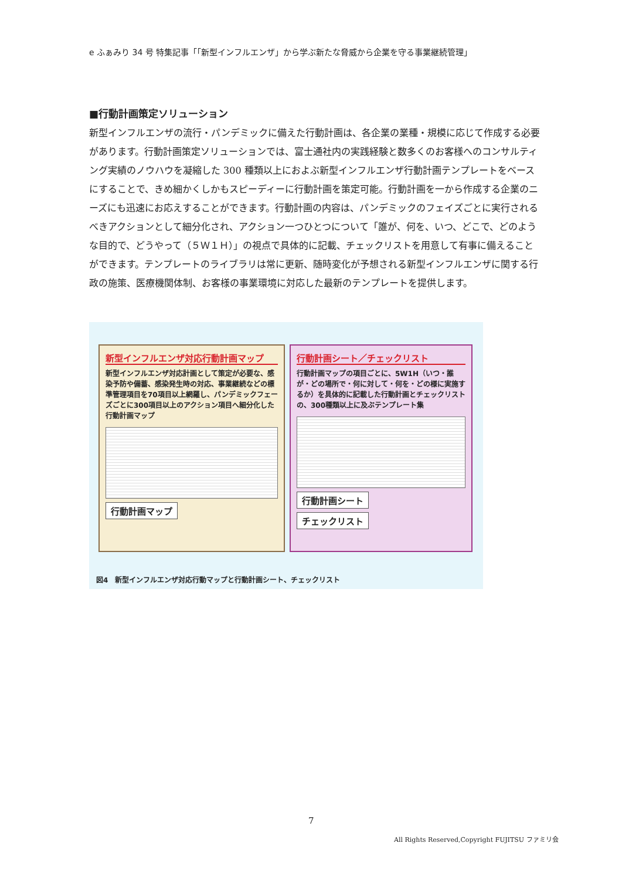e ふぁみり 34 号 特集記事「「新型インフルエンザ」から学ぶ新たな脅威から企業を守る事業継続管理」
■行動計画策定ソリューション
新型インフルエンザの流行・パンデミックに備えた行動計画は、各企業の業種・規模に応じて作成する必要があります。行動計画策定ソリューションでは、富士通社内の実践経験と数多くのお客様へのコンサルティング実績のノウハウを凝縮した 300 種類以上におよぶ新型インフルエンザ行動計画テンプレートをベースにすることで、きめ細かくしかもスピーディーに行動計画を策定可能。行動計画を一から作成する企業のニーズにも迅速にお応えすることができます。行動計画の内容は、パンデミックのフェイズごとに実行されるべきアクションとして細分化され、アクション一つひとつについて「誰が、何を、いつ、どこで、どのような目的で、どうやって（５Ｗ１Ｈ）」の視点で具体的に記載、チェックリストを用意して有事に備えることができます。テンプレートのライブラリは常に更新、随時変化が予想される新型インフルエンザに関する行政の施策、医療機関体制、お客様の事業環境に対応した最新のテンプレートを提供します。
新型インフルエンザ対応行動計画マップ
新型インフルエンザ対応計画として策定が必要な、感染予防や備蓄、感染発生時の対応、事業継続などの標準管理項目を70項目以上網羅し、パンデミックフェーズごとに300項目以上のアクション項目へ細分化した行動計画マップ
行動計画マップ
行動計画シート／チェックリスト
行動計画マップの項目ごとに、5W1H（いつ・誰が・どの場所で・何に対して・何を・どの様に実施するか）を具体的に記載した行動計画とチェックリストの、300種類以上に及ぶテンプレート集
行動計画シート チェックリスト
図4　新型インフルエンザ対応行動マップと行動計画シート、チェックリスト
7
All Rights Reserved,Copyright FUJITSU ファミリ会